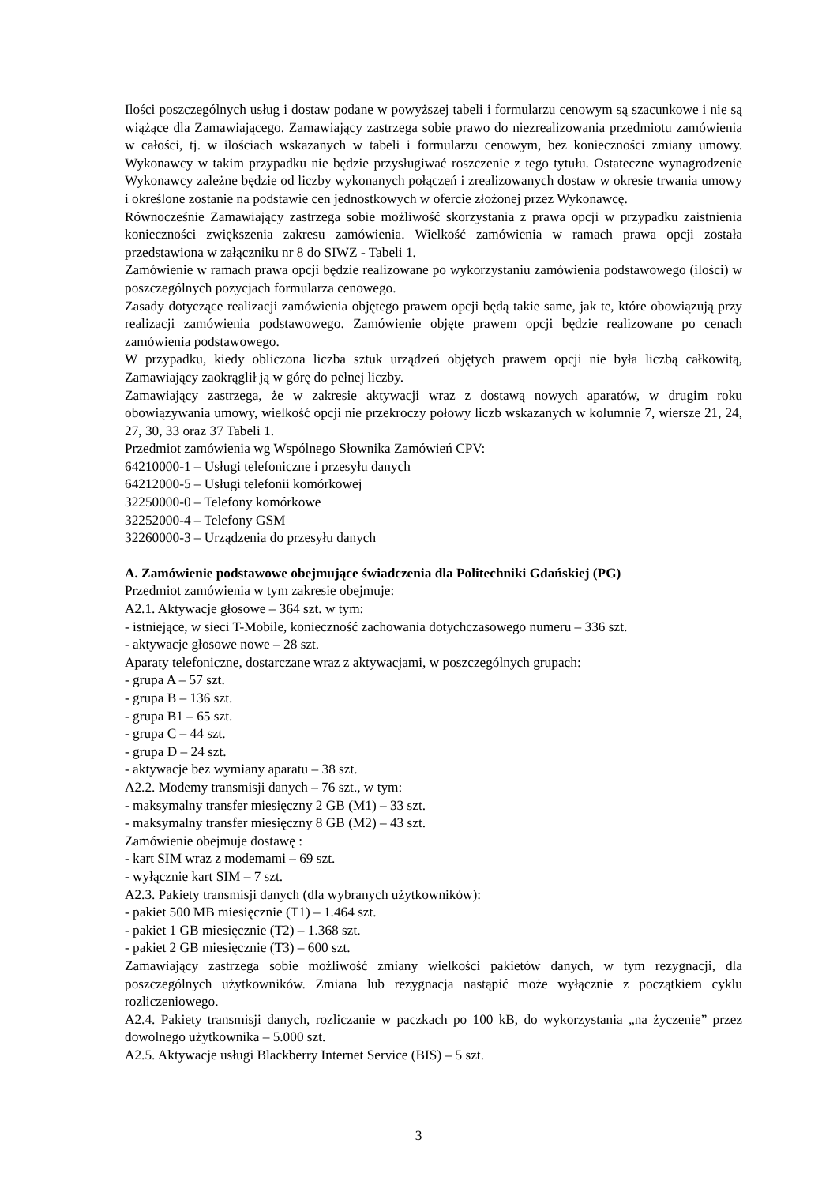Ilości poszczególnych usług i dostaw podane w powyższej tabeli i formularzu cenowym są szacunkowe i nie są wiążące dla Zamawiającego. Zamawiający zastrzega sobie prawo do niezrealizowania przedmiotu zamówienia w całości, tj. w ilościach wskazanych w tabeli i formularzu cenowym, bez konieczności zmiany umowy. Wykonawcy w takim przypadku nie będzie przysługiwać roszczenie z tego tytułu. Ostateczne wynagrodzenie Wykonawcy zależne będzie od liczby wykonanych połączeń i zrealizowanych dostaw w okresie trwania umowy i określone zostanie na podstawie cen jednostkowych w ofercie złożonej przez Wykonawcę.
Równocześnie Zamawiający zastrzega sobie możliwość skorzystania z prawa opcji w przypadku zaistnienia konieczności zwiększenia zakresu zamówienia. Wielkość zamówienia w ramach prawa opcji została przedstawiona w załączniku nr 8 do SIWZ - Tabeli 1.
Zamówienie w ramach prawa opcji będzie realizowane po wykorzystaniu zamówienia podstawowego (ilości) w poszczególnych pozycjach formularza cenowego.
Zasady dotyczące realizacji zamówienia objętego prawem opcji będą takie same, jak te, które obowiązują przy realizacji zamówienia podstawowego. Zamówienie objęte prawem opcji będzie realizowane po cenach zamówienia podstawowego.
W przypadku, kiedy obliczona liczba sztuk urządzeń objętych prawem opcji nie była liczbą całkowitą, Zamawiający zaokrąglił ją w górę do pełnej liczby.
Zamawiający zastrzega, że w zakresie aktywacji wraz z dostawą nowych aparatów, w drugim roku obowiązywania umowy, wielkość opcji nie przekroczy połowy liczb wskazanych w kolumnie 7, wiersze 21, 24, 27, 30, 33 oraz 37 Tabeli 1.
Przedmiot zamówienia wg Wspólnego Słownika Zamówień CPV:
64210000-1 – Usługi telefoniczne i przesyłu danych
64212000-5 – Usługi telefonii komórkowej
32250000-0 – Telefony komórkowe
32252000-4 – Telefony GSM
32260000-3 – Urządzenia do przesyłu danych
A. Zamówienie podstawowe obejmujące świadczenia dla Politechniki Gdańskiej (PG)
Przedmiot zamówienia w tym zakresie obejmuje:
A2.1. Aktywacje głosowe – 364 szt. w tym:
- istniejące, w sieci T-Mobile, konieczność zachowania dotychczasowego numeru – 336 szt.
- aktywacje głosowe nowe – 28 szt.
Aparaty telefoniczne, dostarczane wraz z aktywacjami, w poszczególnych grupach:
- grupa A – 57 szt.
- grupa B – 136 szt.
- grupa B1 – 65 szt.
- grupa C – 44 szt.
- grupa D – 24 szt.
- aktywacje bez wymiany aparatu – 38 szt.
A2.2. Modemy transmisji danych – 76 szt., w tym:
- maksymalny transfer miesięczny 2 GB (M1) – 33 szt.
- maksymalny transfer miesięczny 8 GB (M2) – 43 szt.
Zamówienie obejmuje dostawę :
- kart SIM wraz z modemami – 69 szt.
- wyłącznie kart SIM – 7 szt.
A2.3. Pakiety transmisji danych (dla wybranych użytkowników):
- pakiet 500 MB miesięcznie (T1) – 1.464 szt.
- pakiet 1 GB miesięcznie (T2) – 1.368 szt.
- pakiet 2 GB miesięcznie (T3) – 600 szt.
Zamawiający zastrzega sobie możliwość zmiany wielkości pakietów danych, w tym rezygnacji, dla poszczególnych użytkowników. Zmiana lub rezygnacja nastąpić może wyłącznie z początkiem cyklu rozliczeniowego.
A2.4. Pakiety transmisji danych, rozliczanie w paczkach po 100 kB, do wykorzystania „na życzenie” przez dowolnego użytkownika – 5.000 szt.
A2.5. Aktywacje usługi Blackberry Internet Service (BIS) – 5 szt.
3